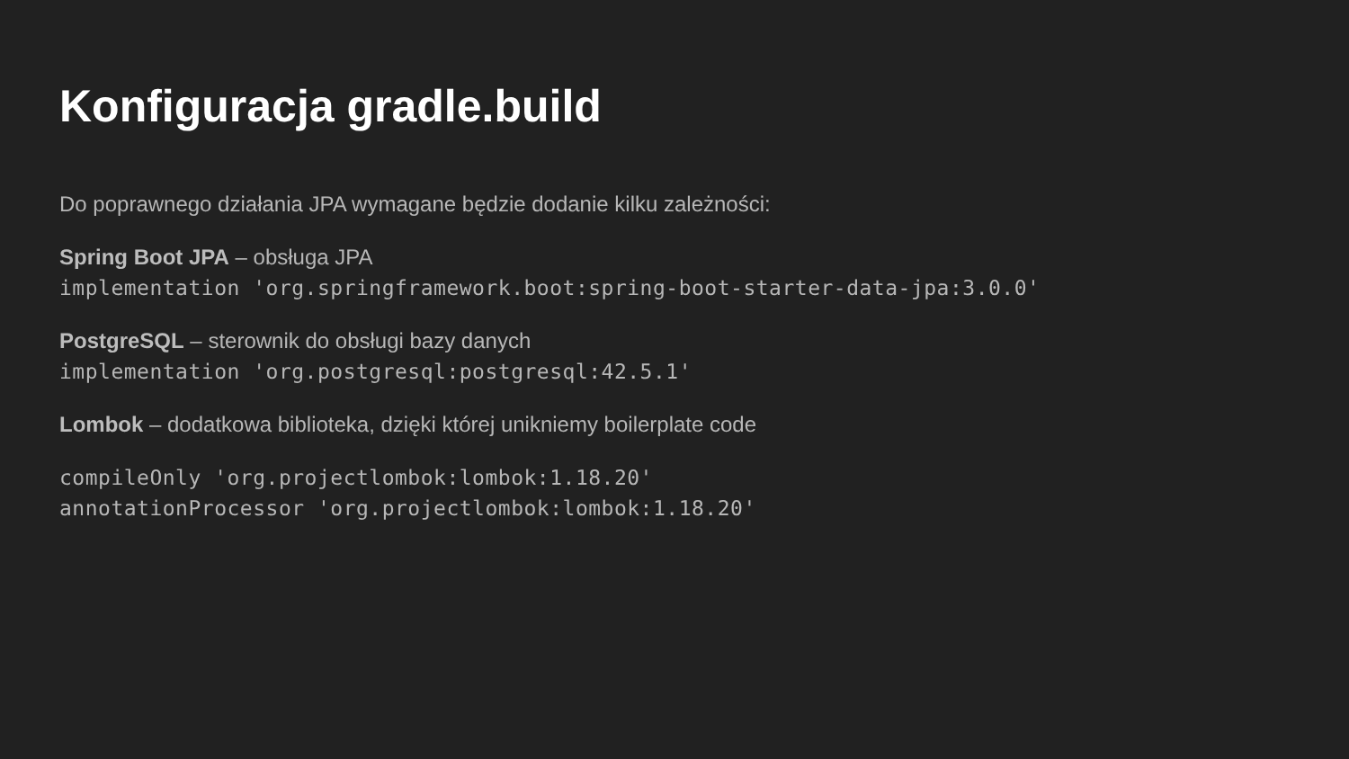Konfiguracja gradle.build
Do poprawnego działania JPA wymagane będzie dodanie kilku zależności:
Spring Boot JPA – obsługa JPA
implementation 'org.springframework.boot:spring-boot-starter-data-jpa:3.0.0'
PostgreSQL – sterownik do obsługi bazy danych
implementation 'org.postgresql:postgresql:42.5.1'
Lombok – dodatkowa biblioteka, dzięki której unikniemy boilerplate code
compileOnly 'org.projectlombok:lombok:1.18.20'
annotationProcessor 'org.projectlombok:lombok:1.18.20'